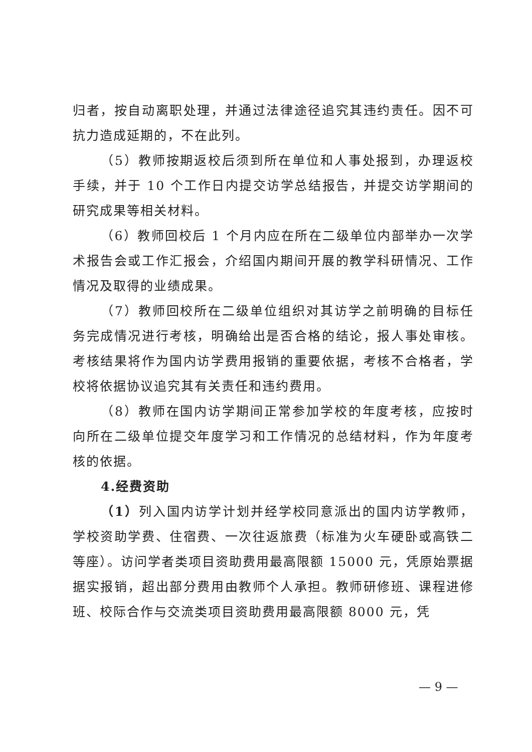归者，按自动离职处理，并通过法律途径追究其违约责任。因不可抗力造成延期的，不在此列。
（5）教师按期返校后须到所在单位和人事处报到，办理返校手续，并于 10 个工作日内提交访学总结报告，并提交访学期间的研究成果等相关材料。
（6）教师回校后 1 个月内应在所在二级单位内部举办一次学术报告会或工作汇报会，介绍国内期间开展的教学科研情况、工作情况及取得的业绩成果。
（7）教师回校所在二级单位组织对其访学之前明确的目标任务完成情况进行考核，明确给出是否合格的结论，报人事处审核。考核结果将作为国内访学费用报销的重要依据，考核不合格者，学校将依据协议追究其有关责任和违约费用。
（8）教师在国内访学期间正常参加学校的年度考核，应按时向所在二级单位提交年度学习和工作情况的总结材料，作为年度考核的依据。
4.经费资助
（1）列入国内访学计划并经学校同意派出的国内访学教师，学校资助学费、住宿费、一次往返旅费（标准为火车硬卧或高铁二等座）。访问学者类项目资助费用最高限额 15000 元，凭原始票据据实报销，超出部分费用由教师个人承担。教师研修班、课程进修班、校际合作与交流类项目资助费用最高限额 8000 元，凭
— 9 —